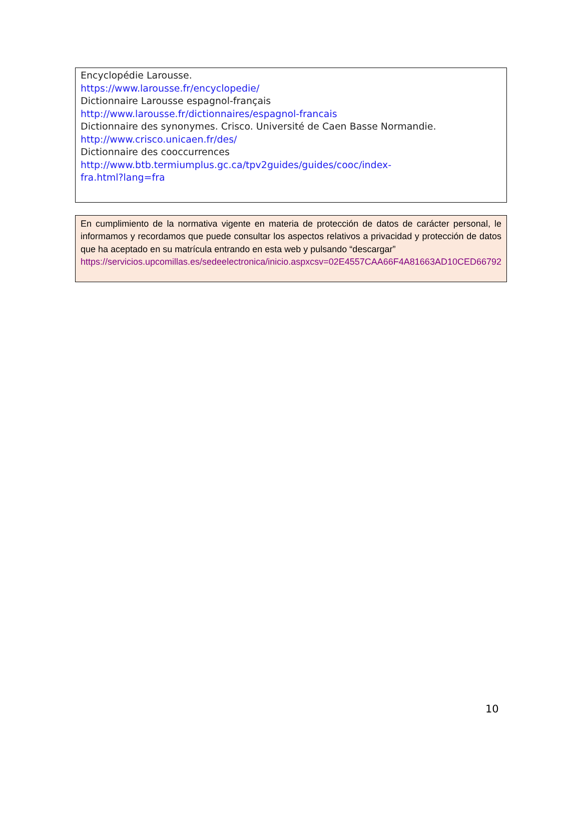Encyclopédie Larousse.
https://www.larousse.fr/encyclopedie/
Dictionnaire Larousse espagnol-français
http://www.larousse.fr/dictionnaires/espagnol-francais
Dictionnaire des synonymes. Crisco. Université de Caen Basse Normandie.
http://www.crisco.unicaen.fr/des/
Dictionnaire des cooccurrences
http://www.btb.termiumplus.gc.ca/tpv2guides/guides/cooc/index-
fra.html?lang=fra
En cumplimiento de la normativa vigente en materia de protección de datos de carácter personal, le informamos y recordamos que puede consultar los aspectos relativos a privacidad y protección de datos que ha aceptado en su matrícula entrando en esta web y pulsando “descargar”
https://servicios.upcomillas.es/sedeelectronica/inicio.aspxcsv=02E4557CAA66F4A81663AD10CED66792
10